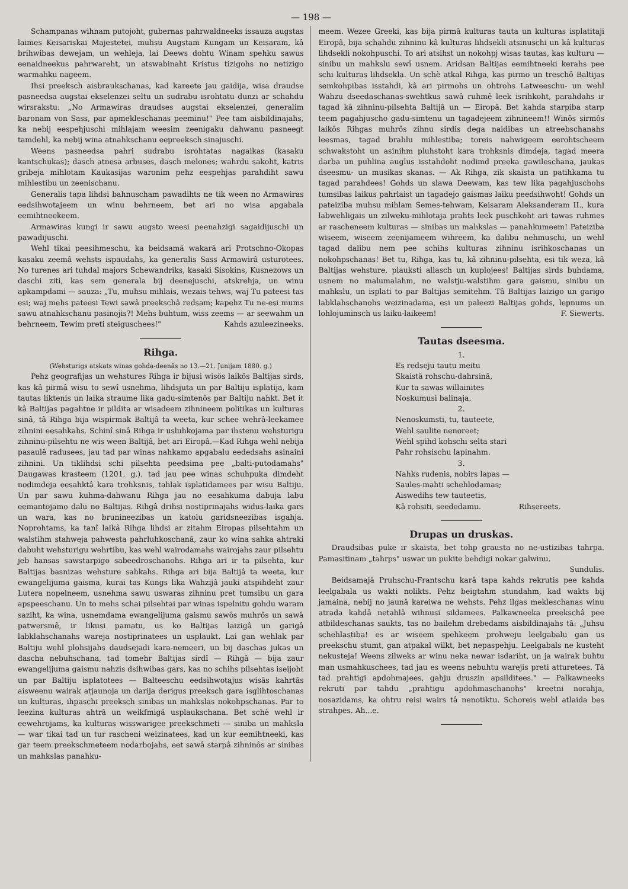— 198 —
Schampanas wihnam putojoht, gubernas pahrwaldneeks issauza augstas laimes Keisariskai Majestetei, muhsu Augstam Kungam un Keisaram, kâ brihwibas dewejam, un wehleja, lai Deews dohtu Winam spehku sawus eenaidneekus pahrwareht, un atswabinaht Kristus tizigohs no netizigo warmahku nageem.
Ihsi preeksch aisbraukschanas, kad kareete jau gaidija, wisa draudse pasneedsa augstai ekselenzei seltu un sudrabu isrohtatu dunzi ar schahdu wirsrakstu: „No Armawiras draudses augstai ekselenzei, generalim baronam von Sass, par apmekleschanas peeminu!" Pee tam aisbildinajahs, ka nebij eespehjuschi mihlajam weesim zeenigaku dahwanu pasneegt tamdehl, ka nebij wina atnahkschanu eepreeksch sinajuschi.
Weens pasneedsa pahri sudrabu isrohtatas nagaikas (kasaku kantschukas); dasch atnesa arbuses, dasch melones; wahrdu sakoht, katris gribeja mihlotam Kaukasijas waronim pehz eespehjas parahdiht sawu mihlestibu un zeenischanu.
Generalis tapa lihdsi bahnuscham pawadihts ne tik ween no Armawiras eedsihwotajeem un winu behrneem, bet ari no wisa apgabala eemihtneekeem.
Armawiras kungi ir sawu augsto weesi peenahzigi sagaidijuschi un pawadijuschi.
Wehl tikai peesihmeschu, ka beidsamâ wakarâ ari Protschno-Okopas kasaku zeemâ wehsts ispaudahs, ka generalis Sass Armawirâ usturotees. No turenes ari tuhdal majors Schewandriks, kasaki Sisokins, Kusnezows un daschi ziti, kas sem generala bij deenejuschi, atskrehja, un winu apkampdami — sauza: „Tu, muhsu mihlais, wezais tehws, waj Tu pateesi tas esi; waj mehs pateesi Tewi sawâ preekschâ redsam; kapehz Tu ne-esi mums sawu atnahkschanu pasinojis?! Mehs buhtum, wiss zeems — ar seewahm un behrneem, Tewim preti steiguschees!" Kahds azuleezineeks.
Rihga.
(Wehsturigs atskats winas gohda-deenâs no 13.—21. Junijam 1880. g.)
Pehz geografijas un wehstures Rihga ir bijusi wisôs laikôs Baltijas sirds, kas kâ pirmâ wisu to sewî usnehma, lihdsjuta un par Baltiju isplatija, kam tautas liktenis un laika straume lika gadu-simtenôs par Baltiju nahkt. Bet it kâ Baltijas pagahtne ir pildita ar wisadeem zihnineem politikas un kulturas sinâ, tâ Rihga bija wispirmak Baltijâ ta weeta, kur schee wehrâ-leekamee zihnini eesahkahs. Schinî sinâ Rihga ir usluhkojama par ihstenu wehsturigu zihninu-pilsehtu ne wis ween Baltijâ, bet ari Eiropâ.—Kad Rihga wehl nebija pasaulê radusees, jau tad par winas nahkamo apgabalu eededsahs asinaini zihnini. Un tiklihdsi schi pilsehta peedsima pee „balti-putodamahs" Daugawas krasteem (1201. g.). tad jau pee winas schuhpuka dimdeht nodimdeja eesahktâ kara trohksnis, tahlak isplatidamees par wisu Baltiju. Un par sawu kuhma-dahwanu Rihga jau no eesahkuma dabuja labu eemantojamo dalu no Baltijas. Rihgâ drihsi nostiprinajahs widus-laika gars un wara, kas no bruninee­zibas un katolu garidsneezibas isgahja. Noprohtams, ka tanî laikâ Rihga lihdsi ar zitahm Eiropas pilsehtahm un walstihm stahweja pahwesta pahrluhkoschanâ, zaur ko wina sahka ahtraki dabuht wehsturigu wehrtibu, kas wehl wairodamahs wairojahs zaur pilsehtu jeb hansas sawstarpigo sabeedroschanohs. Rihga ari ir ta pilsehta, kur Baltijas basnizas wehsture sahkahs. Rihga ari bija Baltijâ ta weeta, kur ewangelijuma gaisma, kurai tas Kungs lika Wahzijâ jauki atspihdeht zaur Lutera nopelneem, usnehma sawu uswaras zihninu pret tumsibu un gara apspeeschanu. Un to mehs schai pilsehtai par winas ispelnitu gohdu waram saziht, ka wina, usnemdama ewangelijuma gaismu sawôs muhrôs un sawâ patwersmê, ir likusi pamatu, us ko Baltijas laizigâ un garigâ labklahschanahs wareja nostiprinatees un usplaukt. Lai gan wehlak par Baltiju wehl plohsijahs daudsejadi kara-nemeeri, un bij daschas jukas un dascha nebuhschana, tad tomehr Baltijas sirdî — Rihgâ — bija zaur ewangelijuma gaismu nahzis dsihwibas gars, kas no schihs pilsehtas iseijoht un par Baltiju isplatotees — Balteeschu eedsihwotajus wisâs kahrtâs aisweenu wairak atjaunoja un darija derigus preeksch gara isglihtoschanas un kulturas, ihpaschi preeksch sinibas un mahkslas nokohpschanas. Par to leezina kulturas ahtrâ un weikfmigâ usplaukschana. Bet schè wehl ir eewehrojams, ka kulturas wisswarigee preekschmeti — siniba un mahksla — war tikai tad un tur rascheni weizinatees, kad un kur eemihtneeki, kas gar teem preekschmeteem nodarbojahs, eet sawâ starpâ zihninôs ar sinibas un mahkslas panahku-
meem. Wezee Greeki, kas bija pirmâ kulturas tauta un kulturas isplatitaji Eiropâ, bija schahdu zihninu kâ kulturas lihdsekli atsinuschi un kâ kulturas lihdsekli nokohpuschi. To ari atsihst un nokohpj wisas tautas, kas kulturu — sinibu un mahkslu sewî usnem. Aridsan Baltijas eemihtneeki kerahs pee schi kulturas lihdsekla. Un schè atkal Rihga, kas pirmo un treschô Baltijas semkohpibas isstahdi, kâ ari pirmohs un ohtrohs Latweeschu- un wehl Wahzu dseedaschanas-swehtkus sawâ ruhmê leek isrihkoht, parahdahs ir tagad kâ zihninu-pilsehta Baltijâ un — Eiropâ. Bet kahda starpiba starp teem pagahjuscho gadu-simtenu un tagadejeem zihnineem!! Winôs sirmôs laikôs Rihgas muhrôs zihnu sirdis dega naidibas un atreebschanahs leesmas, tagad brahlu mihlestiba; toreis nahwigeem eerohtscheem schwakstoht un asinihm pluhstoht kara trohksnis dimdeja, tagad meera darba un puhlina auglus isstahdoht nodimd preeka gawileschana, jaukas dseesmu- un musikas skanas. — Ak Rihga, zik skaista un patihkama tu tagad parahdees! Gohds un slawa Deewam, kas tew lika pagahjuschohs tumsibas laikus pahrlaist un tagadejo gaismas laiku peedsihwoht! Gohds un pateiziba muhsu mihlam Semes-tehwam, Keisaram Aleksanderam II., kura labwehligais un zilweku-mihlotaja prahts leek puschkoht ari tawas ruhmes ar rascheneem kulturas — sinibas un mahkslas — panahkumeem! Pateiziba wiseem, wiseem zeenijameem wihreem, ka dalibu nehmuschi, un wehl tagad dalibu nem pee schihs kulturas zihninu isrihkoschanas un nokohpschanas! Bet tu, Rihga, kas tu, kâ zihninu-pilsehta, esi tik weza, kâ Baltijas wehsture, plauksti allasch un kuplojees! Baltijas sirds buhdama, usnem no malumalahm, no walstju-walstihm gara gaismu, sinibu un mahkslu, un isplati to par Baltijas semitehm. Tâ Baltijas laizigo un garigo labklahschanohs weizinadama, esi un paleezi Baltijas gohds, lepnums un lohlojuminsch us laiku-laikeem! F. Siewerts.
Tautas dseesma.
1.
Es redseju tautu meitu
Skaistâ rohschu-dahrsinâ,
Kur ta sawas willainites
Noskumusi balinaja.
2.
Nenoskumsti, tu, tauteete,
Wehl saulite nenoreet;
Wehl spihd kohschi selta stari
Pahr rohsischu lapinahm.
3.
Nahks rudenis, nobirs lapas —
Saules-mahti schehlodamas;
Aiswedihs tew tauteetis,
Kâ rohsiti, seededamu. Rihsereets.
Drupas un druskas.
Draudsibas puke ir skaista, bet tohp grausta no ne-ustizibas tahrpa. Pamasitinam „tahrps" uswar un pukite behdigi nokar galwinu.
Sundulis.
Beidsamajâ Pruhschu-Frantschu karâ tapa kahds rekrutis pee kahda leelgabala us wakti nolikts. Pehz beigtahm stundahm, kad wakts bij jamaina, nebij no jaunâ kareiwa ne wehsts. Pehz ilgas mekleschanas winu atrada kahdâ netahlâ wihnusi sildamees. Palkawneeka preekschâ pee atbildeschanas saukts, tas no bailehm drebedams aisbildinajahs tâ: „Juhsu schehlastiba! es ar wiseem spehkeem prohweju leelgabalu gan us preekschu stumt, gan atpakal wilkt, bet nepaspehju. Leelgabals ne kusteht nekusteja! Weens zilweks ar winu neka newar isdariht, un ja wairak buhtu man usmahkuschees, tad jau es weens nebuhtu warejis preti atturetees. Tâ tad prahtigi apdohmajees, gahju druszin apsilditees." — Palkawneeks rekruti par tahdu „prahtigu apdohmaschanohs" kreetni norahja, nosazidams, ka ohtru reisi wairs tâ nenotiktu. Schoreis wehl atlaida bes strahpes. Ah...e.